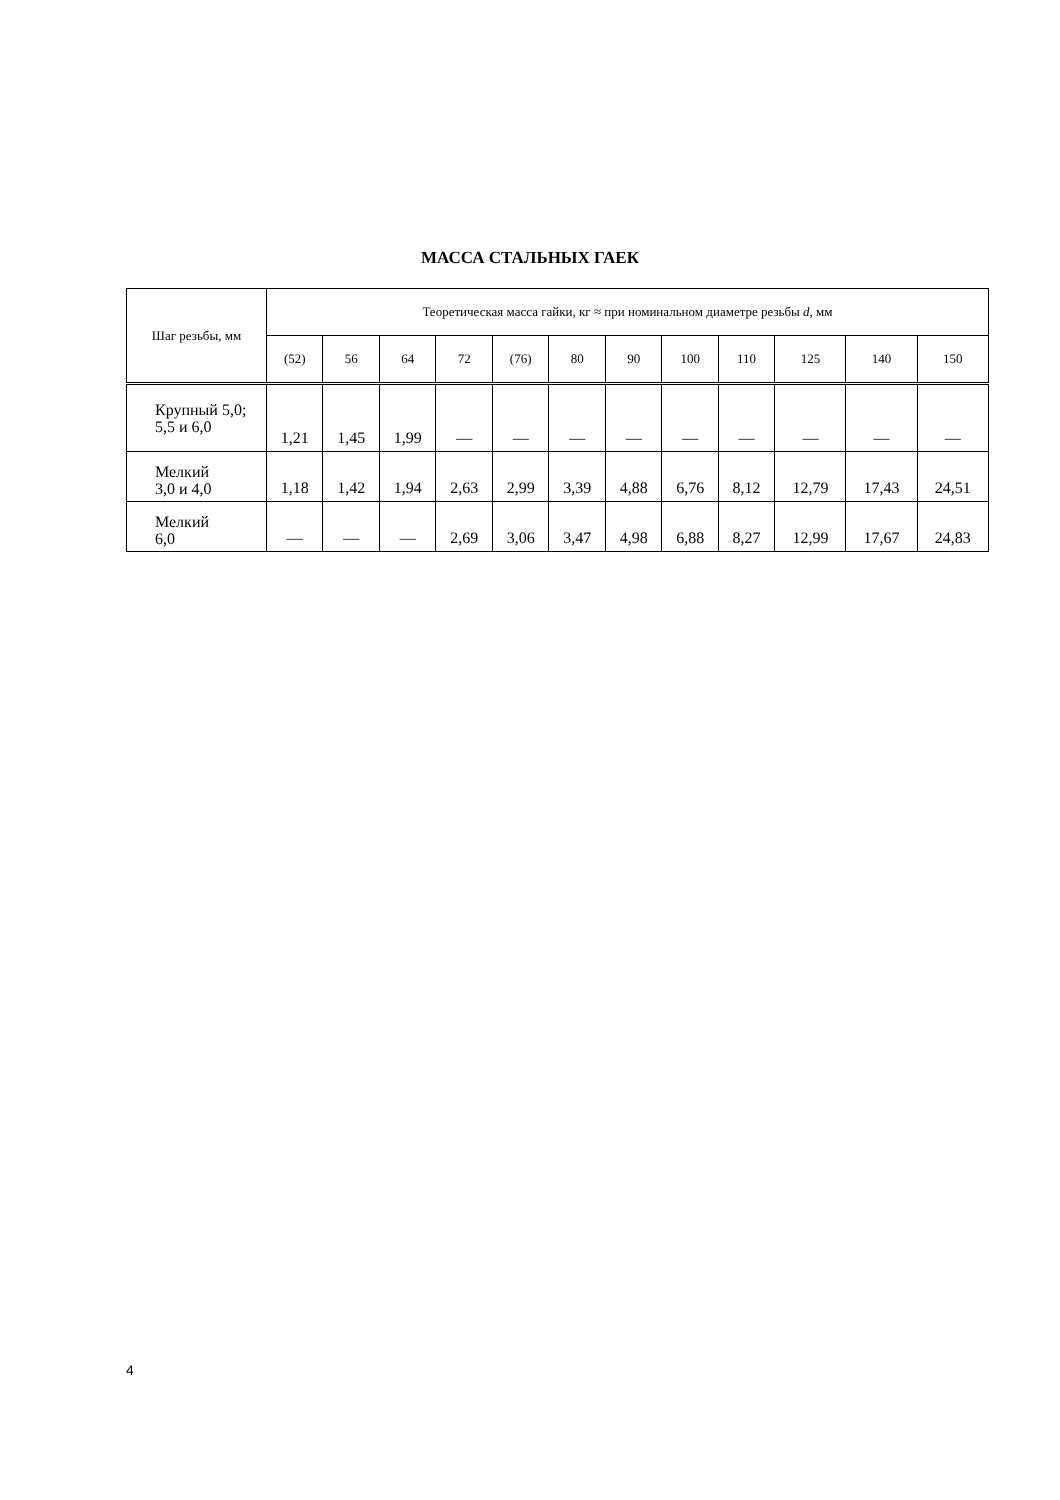МАССА СТАЛЬНЫХ ГАЕК
| Шаг резьбы, мм | Теоретическая масса гайки, кг ≈ при номинальном диаметре резьбы d , мм | | | | | | | | | | | |
| --- | --- | --- | --- | --- | --- | --- | --- | --- | --- | --- | --- | --- |
| | (52) | 56 | 64 | 72 | (76) | 80 | 90 | 100 | 110 | 125 | 140 | 150 |
| Крупный 5,0; 5,5 и 6,0 | 1,21 | 1,45 | 1,99 | — | — | — | — | — | — | — | — | — |
| Мелкий 3,0 и 4,0 | 1,18 | 1,42 | 1,94 | 2,63 | 2,99 | 3,39 | 4,88 | 6,76 | 8,12 | 12,79 | 17,43 | 24,51 |
| Мелкий 6,0 | — | — | — | 2,69 | 3,06 | 3,47 | 4,98 | 6,88 | 8,27 | 12,99 | 17,67 | 24,83 |
4